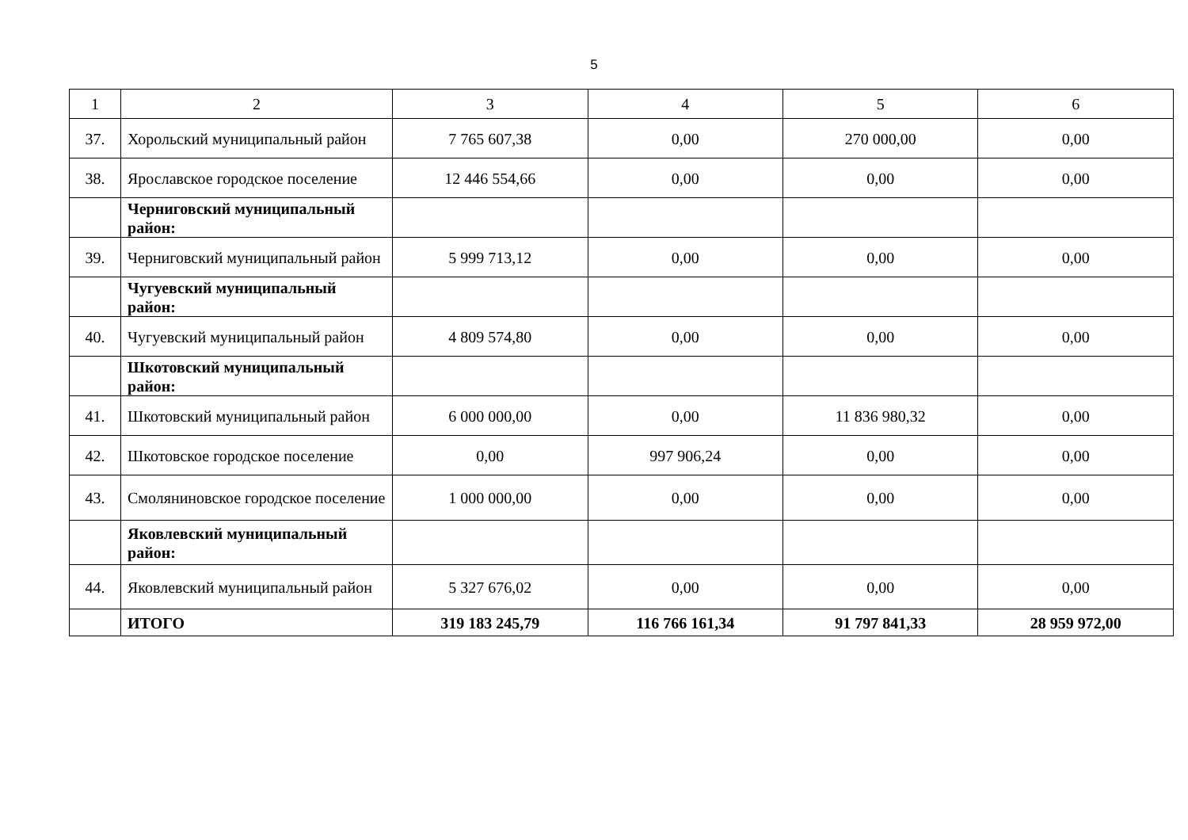5
| 1 | 2 | 3 | 4 | 5 | 6 |
| 37. | Хорольский муниципальный район | 7 765 607,38 | 0,00 | 270 000,00 | 0,00 |
| 38. | Ярославское городское поселение | 12 446 554,66 | 0,00 | 0,00 | 0,00 |
| | Черниговский муниципальный район: | | | | |
| 39. | Черниговский муниципальный район | 5 999 713,12 | 0,00 | 0,00 | 0,00 |
| | Чугуевский муниципальный район: | | | | |
| 40. | Чугуевский муниципальный район | 4 809 574,80 | 0,00 | 0,00 | 0,00 |
| | Шкотовский муниципальный район: | | | | |
| 41. | Шкотовский муниципальный район | 6 000 000,00 | 0,00 | 11 836 980,32 | 0,00 |
| 42. | Шкотовское городское поселение | 0,00 | 997 906,24 | 0,00 | 0,00 |
| 43. | Смоляниновское городское поселение | 1 000 000,00 | 0,00 | 0,00 | 0,00 |
| | Яковлевский муниципальный район: | | | | |
| 44. | Яковлевский муниципальный район | 5 327 676,02 | 0,00 | 0,00 | 0,00 |
| | ИТОГО | 319 183 245,79 | 116 766 161,34 | 91 797 841,33 | 28 959 972,00 |